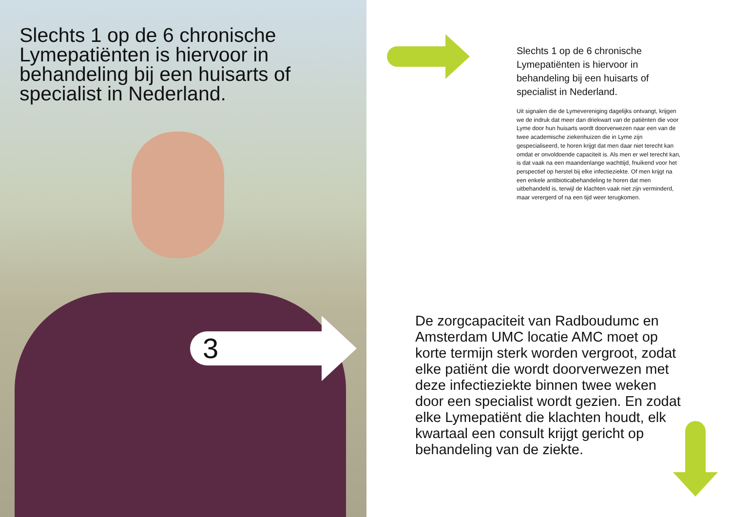Slechts 1 op de 6 chronische Lymepatiënten is hiervoor in behandeling bij een huisarts of specialist in Nederland.
3
Slechts 1 op de 6 chronische Lymepatiënten is hiervoor in behandeling bij een huisarts of specialist in Nederland.
Uit signalen die de Lymevereniging dagelijks ontvangt, krijgen we de indruk dat meer dan driekwart van de patiënten die voor Lyme door hun huisarts wordt doorverwezen naar een van de twee academische ziekenhuizen die in Lyme zijn gespecialiseerd, te horen krijgt dat men daar niet terecht kan omdat er onvoldoende capaciteit is. Als men er wel terecht kan, is dat vaak na een maandenlange wachttijd, fnuikend voor het perspectief op herstel bij elke infectieziekte. Of men krijgt na een enkele antibioticabehandeling te horen dat men uitbehandeld is, terwijl de klachten vaak niet zijn verminderd, maar verergerd of na een tijd weer terugkomen.
De zorgcapaciteit van Radboudumc en Amsterdam UMC locatie AMC moet op korte termijn sterk worden vergroot, zodat elke patiënt die wordt doorverwezen met deze infectieziekte binnen twee weken door een specialist wordt gezien. En zodat elke Lymepatiënt die klachten houdt, elk kwartaal een consult krijgt gericht op behandeling van de ziekte.